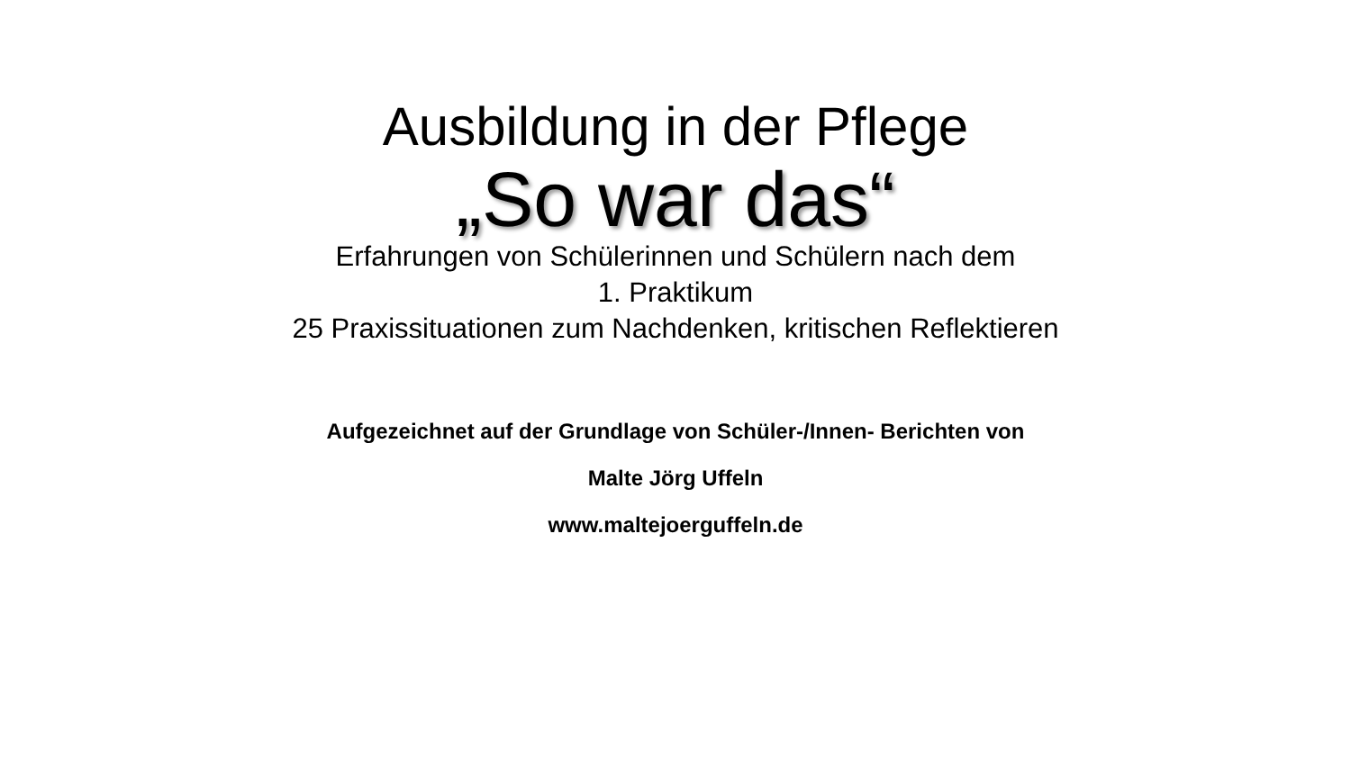Ausbildung in der Pflege
„So war das“
Erfahrungen von Schülerinnen und Schülern nach dem
1. Praktikum
25 Praxissituationen zum Nachdenken, kritischen Reflektieren
Aufgezeichnet auf der Grundlage von Schüler-/Innen- Berichten von
Malte Jörg Uffeln
www.maltejoerguffeln.de